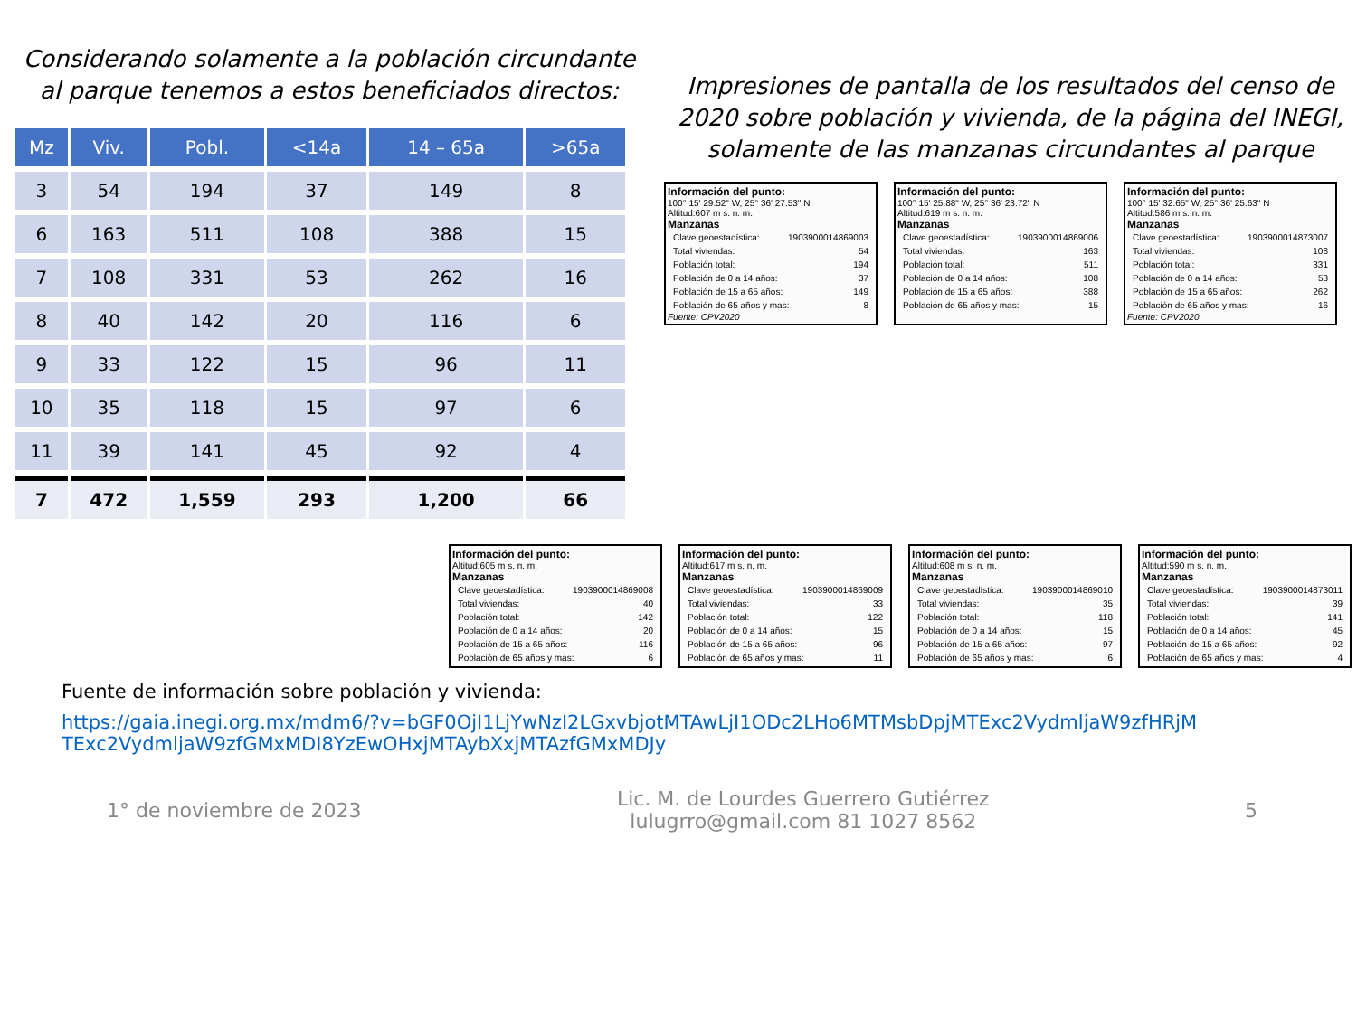Considerando solamente a la población circundante al parque tenemos a estos beneficiados directos:
| Mz | Viv. | Pobl. | <14a | 14 – 65a | >65a |
| --- | --- | --- | --- | --- | --- |
| 3 | 54 | 194 | 37 | 149 | 8 |
| 6 | 163 | 511 | 108 | 388 | 15 |
| 7 | 108 | 331 | 53 | 262 | 16 |
| 8 | 40 | 142 | 20 | 116 | 6 |
| 9 | 33 | 122 | 15 | 96 | 11 |
| 10 | 35 | 118 | 15 | 97 | 6 |
| 11 | 39 | 141 | 45 | 92 | 4 |
| 7 | 472 | 1,559 | 293 | 1,200 | 66 |
Impresiones de pantalla de los resultados del censo de 2020 sobre población y vivienda, de la página del INEGI, solamente de las manzanas circundantes al parque
Información del punto:
100° 15' 29.52" W, 25° 36' 27.53" N
Altitud:607 m s. n. m.
Manzanas
Clave geoestadística: 1903900014869003
Total viviendas: 54
Población total: 194
Población de 0 a 14 años: 37
Población de 15 a 65 años: 149
Población de 65 años y mas: 8
Fuente: CPV2020
Información del punto:
100° 15' 25.88" W, 25° 36' 23.72" N
Altitud:619 m s. n. m.
Manzanas
Clave geoestadística: 1903900014869006
Total viviendas: 163
Población total: 511
Población de 0 a 14 años: 108
Población de 15 a 65 años: 388
Población de 65 años y mas: 15
Información del punto:
100° 15' 32.65" W, 25° 36' 25.63" N
Altitud:586 m s. n. m.
Manzanas
Clave geoestadística: 1903900014873007
Total viviendas: 108
Población total: 331
Población de 0 a 14 años: 53
Población de 15 a 65 años: 262
Población de 65 años y mas: 16
Fuente: CPV2020
Información del punto:
Altitud:605 m s. n. m.
Manzanas
Clave geoestadística: 1903900014869008
Total viviendas: 40
Población total: 142
Población de 0 a 14 años: 20
Población de 15 a 65 años: 116
Población de 65 años y mas: 6
Información del punto:
Altitud:617 m s. n. m.
Manzanas
Clave geoestadística: 1903900014869009
Total viviendas: 33
Población total: 122
Población de 0 a 14 años: 15
Población de 15 a 65 años: 96
Población de 65 años y mas: 11
Información del punto:
Altitud:608 m s. n. m.
Manzanas
Clave geoestadística: 1903900014869010
Total viviendas: 35
Población total: 118
Población de 0 a 14 años: 15
Población de 15 a 65 años: 97
Población de 65 años y mas: 6
Información del punto:
Altitud:590 m s. n. m.
Manzanas
Clave geoestadística: 1903900014873011
Total viviendas: 39
Población total: 141
Población de 0 a 14 años: 45
Población de 15 a 65 años: 92
Población de 65 años y mas: 4
Fuente de información sobre población y vivienda:
https://gaia.inegi.org.mx/mdm6/?v=bGF0OjI1LjYwNzI2LGxvbjotMTAwLjI1ODc2LHo6MTMsbDpjMTExc2VydmljaW9zfHRjMTExc2VydmljaW9zfGMxMDI8YzEwOHxjMTAybXxjMTAzfGMxMDJy
1° de noviembre de 2023 Lic. M. de Lourdes Guerrero Gutiérrez
lulugrro@gmail.com 81 1027 8562 5